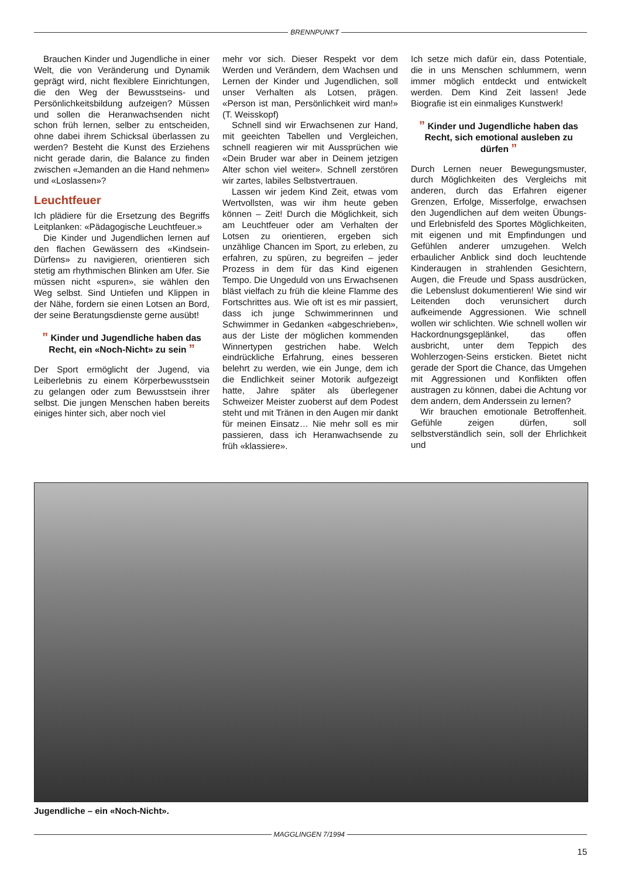BRENNPUNKT
Brauchen Kinder und Jugendliche in einer Welt, die von Veränderung und Dynamik geprägt wird, nicht flexiblere Einrichtungen, die den Weg der Bewusstseins- und Persönlichkeitsbildung aufzeigen? Müssen und sollen die Heranwachsenden nicht schon früh lernen, selber zu entscheiden, ohne dabei ihrem Schicksal überlassen zu werden? Besteht die Kunst des Erziehens nicht gerade darin, die Balance zu finden zwischen «Jemanden an die Hand nehmen» und «Loslassen»?
Leuchtfeuer
Ich plädiere für die Ersetzung des Begriffs Leitplanken: «Pädagogische Leuchtfeuer.»
Die Kinder und Jugendlichen lernen auf den flachen Gewässern des «Kindsein-Dürfens» zu navigieren, orientieren sich stetig am rhythmischen Blinken am Ufer. Sie müssen nicht «spuren», sie wählen den Weg selbst. Sind Untiefen und Klippen in der Nähe, fordern sie einen Lotsen an Bord, der seine Beratungsdienste gerne ausübt!
” Kinder und Jugendliche haben das Recht, ein «Noch-Nicht» zu sein ”
Der Sport ermöglicht der Jugend, via Leiberlebnis zu einem Körperbewusstsein zu gelangen oder zum Bewusstsein ihrer selbst. Die jungen Menschen haben bereits einiges hinter sich, aber noch viel
mehr vor sich. Dieser Respekt vor dem Werden und Verändern, dem Wachsen und Lernen der Kinder und Jugendlichen, soll unser Verhalten als Lotsen, prägen. «Person ist man, Persönlichkeit wird man!» (T. Weisskopf)
Schnell sind wir Erwachsenen zur Hand, mit geeichten Tabellen und Vergleichen, schnell reagieren wir mit Aussprüchen wie «Dein Bruder war aber in Deinem jetzigen Alter schon viel weiter». Schnell zerstören wir zartes, labiles Selbstvertrauen.
Lassen wir jedem Kind Zeit, etwas vom Wertvollsten, was wir ihm heute geben können – Zeit! Durch die Möglichkeit, sich am Leuchtfeuer oder am Verhalten der Lotsen zu orientieren, ergeben sich unzählige Chancen im Sport, zu erleben, zu erfahren, zu spüren, zu begreifen – jeder Prozess in dem für das Kind eigenen Tempo. Die Ungeduld von uns Erwachsenen bläst vielfach zu früh die kleine Flamme des Fortschrittes aus. Wie oft ist es mir passiert, dass ich junge Schwimmerinnen und Schwimmer in Gedanken «abgeschrieben», aus der Liste der möglichen kommenden Winnertypen gestrichen habe. Welch eindrückliche Erfahrung, eines besseren belehrt zu werden, wie ein Junge, dem ich die Endlichkeit seiner Motorik aufgezeigt hatte, Jahre später als überlegener Schweizer Meister zuoberst auf dem Podest steht und mit Tränen in den Augen mir dankt für meinen Einsatz… Nie mehr soll es mir passieren, dass ich Heranwachsende zu früh «klassiere».
Ich setze mich dafür ein, dass Potentiale, die in uns Menschen schlummern, wenn immer möglich entdeckt und entwickelt werden. Dem Kind Zeit lassen! Jede Biografie ist ein einmaliges Kunstwerk!
” Kinder und Jugendliche haben das Recht, sich emotional ausleben zu dürfen ”
Durch Lernen neuer Bewegungsmuster, durch Möglichkeiten des Vergleichs mit anderen, durch das Erfahren eigener Grenzen, Erfolge, Misserfolge, erwachsen den Jugendlichen auf dem weiten Übungs- und Erlebnisfeld des Sportes Möglichkeiten, mit eigenen und mit Empfindungen und Gefühlen anderer umzugehen. Welch erbaulicher Anblick sind doch leuchtende Kinderaugen in strahlenden Gesichtern, Augen, die Freude und Spass ausdrücken, die Lebenslust dokumentieren! Wie sind wir Leitenden doch verunsichert durch aufkeimende Aggressionen. Wie schnell wollen wir schlichten. Wie schnell wollen wir Hackordnungsgeplänkel, das offen ausbricht, unter dem Teppich des Wohlerzogen-Seins ersticken. Bietet nicht gerade der Sport die Chance, das Umgehen mit Aggressionen und Konflikten offen austragen zu können, dabei die Achtung vor dem andern, dem Anderssein zu lernen?
Wir brauchen emotionale Betroffenheit. Gefühle zeigen dürfen, soll selbstverständlich sein, soll der Ehrlichkeit und
Jugendliche – ein «Noch-Nicht».
MAGGLINGEN 7/1994
15